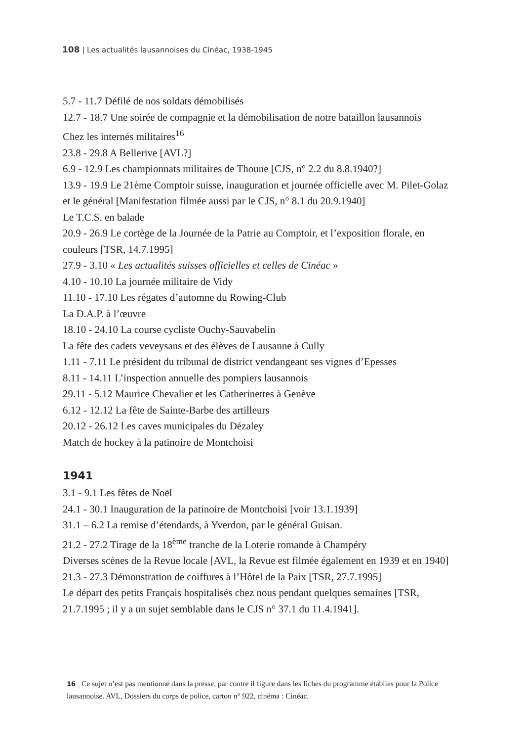108 | Les actualités lausannoises du Cinéac, 1938-1945
5.7 - 11.7 Défilé de nos soldats démobilisés
12.7 - 18.7 Une soirée de compagnie et la démobilisation de notre bataillon lausannois
Chez les internés militaires<sup>16</sup>
23.8 - 29.8 A Bellerive [AVL?]
6.9 - 12.9 Les championnats militaires de Thoune [CJS, n° 2.2 du 8.8.1940?]
13.9 - 19.9 Le 21ème Comptoir suisse, inauguration et journée officielle avec M. Pilet-Golaz et le général [Manifestation filmée aussi par le CJS, n° 8.1 du 20.9.1940]
Le T.C.S. en balade
20.9 - 26.9 Le cortège de la Journée de la Patrie au Comptoir, et l’exposition florale, en couleurs [TSR, 14.7.1995]
27.9 - 3.10 « Les actualités suisses officielles et celles de Cinéac »
4.10 - 10.10 La journée militaire de Vidy
11.10 - 17.10 Les régates d’automne du Rowing-Club
La D.A.P. à l’œuvre
18.10 - 24.10 La course cycliste Ouchy-Sauvabelin
La fête des cadets veveysans et des élèves de Lausanne à Cully
1.11 - 7.11 Le président du tribunal de district vendangeant ses vignes d’Epesses
8.11 - 14.11 L’inspection annuelle des pompiers lausannois
29.11 - 5.12 Maurice Chevalier et les Catherinettes à Genève
6.12 - 12.12 La fête de Sainte-Barbe des artilleurs
20.12 - 26.12 Les caves municipales du Dézaley
Match de hockey à la patinoire de Montchoisi
1941
3.1 - 9.1 Les fêtes de Noël
24.1 - 30.1 Inauguration de la patinoire de Montchoisi [voir 13.1.1939]
31.1 – 6.2 La remise d’étendards, à Yverdon, par le général Guisan.
21.2 - 27.2 Tirage de la 18<sup>ème</sup> tranche de la Loterie romande à Champéry
Diverses scènes de la Revue locale [AVL, la Revue est filmée également en 1939 et en 1940]
21.3 - 27.3 Démonstration de coiffures à l’Hôtel de la Paix [TSR, 27.7.1995]
Le départ des petits Français hospitalisés chez nous pendant quelques semaines [TSR, 21.7.1995 ; il y a un sujet semblable dans le CJS n° 37.1 du 11.4.1941].
16 Ce sujet n’est pas mentionné dans la presse, par contre il figure dans les fiches du programme établies pour la Police lausannoise. AVL, Dossiers du corps de police, carton n° 922, cinéma : Cinéac.